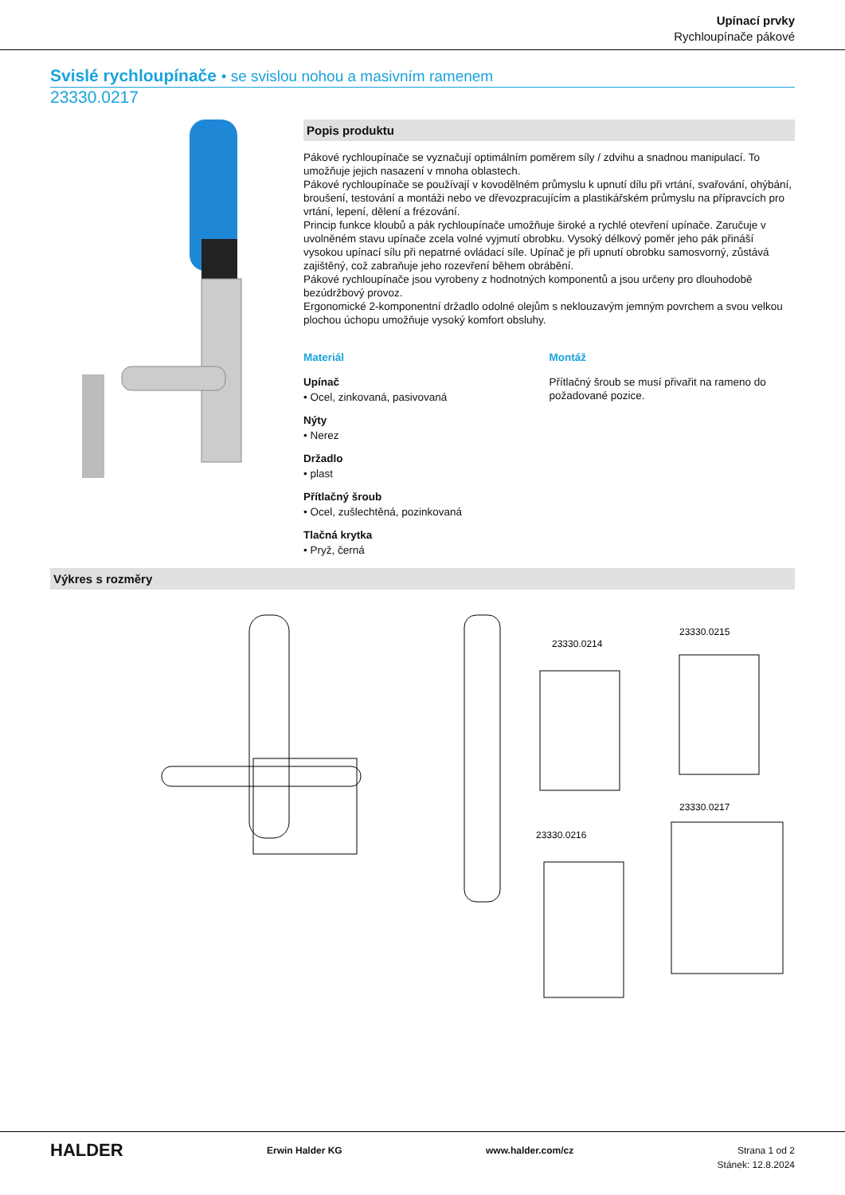Upínací prvky
Rychloupínače pákové
Svislé rychloupínače • se svislou nohou a masivním ramenem
23330.0217
Popis produktu
Pákové rychloupínače se vyznačují optimálním poměrem síly / zdvihu a snadnou manipulací. To umožňuje jejich nasazení v mnoha oblastech.
Pákové rychloupínače se používají v kovodělném průmyslu k upnutí dílu při vrtání, svařování, ohýbání, broušení, testování a montáži nebo ve dřevozpracujícím a plastikářském průmyslu na přípravcích pro vrtání, lepení, dělení a frézování.
Princip funkce kloubů a pák rychloupínače umožňuje široké a rychlé otevření upínače. Zaručuje v uvolněném stavu upínače zcela volné vyjmutí obrobku. Vysoký délkový poměr jeho pák přináší vysokou upínací sílu při nepatrné ovládací síle. Upínač je při upnutí obrobku samosvorný, zůstává zajištěný, což zabraňuje jeho rozevření během obrábění.
Pákové rychloupínače jsou vyrobeny z hodnotných komponentů a jsou určeny pro dlouhodobě bezúdržbový provoz.
Ergonomické 2-komponentní držadlo odolné olejům s neklouzavým jemným povrchem a svou velkou plochou úchopu umožňuje vysoký komfort obsluhy.
Materiál
Upínač
• Ocel, zinkovaná, pasivovaná
Nýty
• Nerez
Držadlo
• plast
Přítlačný šroub
• Ocel, zušlechtěná, pozinkovaná
Tlačná krytka
• Pryž, černá
Montáž
Přítlačný šroub se musí přivařit na rameno do požadované pozice.
Výkres s rozměry
23330.0214
23330.0215
23330.0216
23330.0217
HALDER Erwin Halder KG www.halder.com/cz Strana 1 od 2
Stánek: 12.8.2024